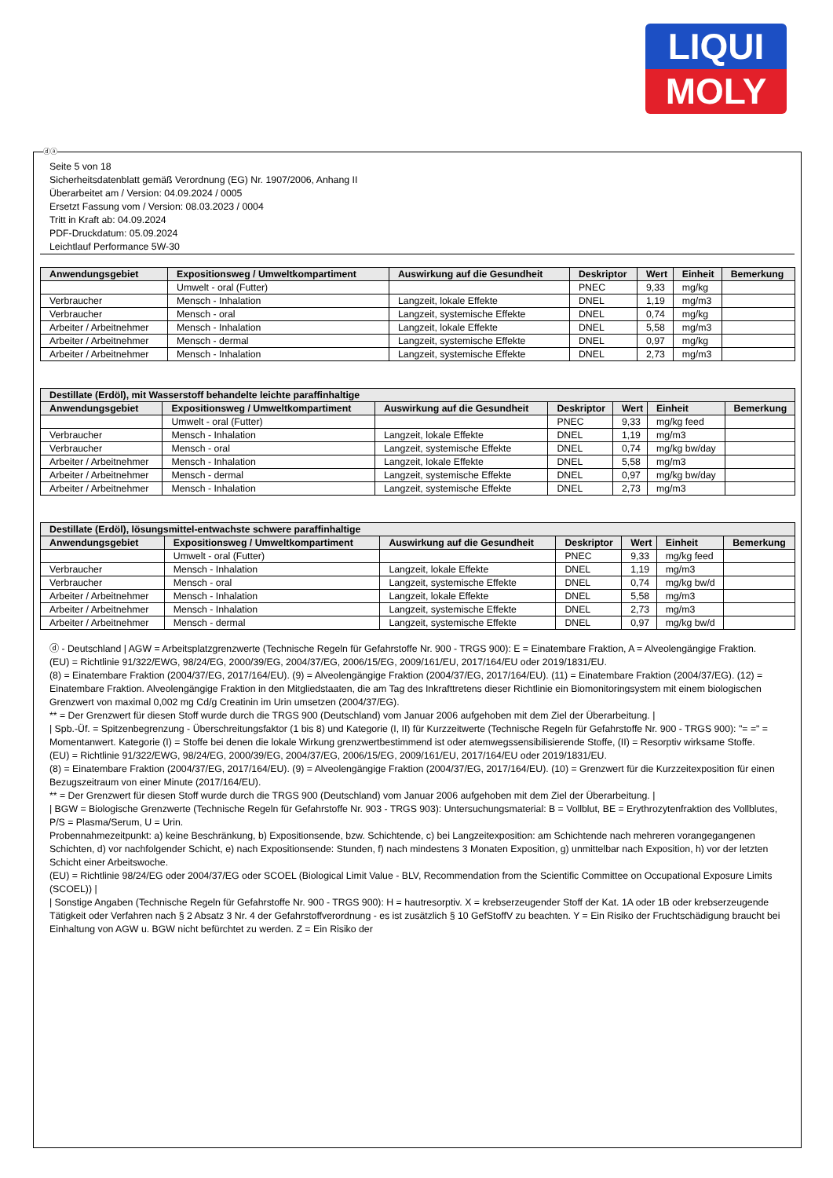LIQUI
MOLY
ⓓⓐ
Seite 5 von 18
Sicherheitsdatenblatt gemäß Verordnung (EG) Nr. 1907/2006, Anhang II
Überarbeitet am / Version: 04.09.2024 / 0005
Ersetzt Fassung vom / Version: 08.03.2023 / 0004
Tritt in Kraft ab: 04.09.2024
PDF-Druckdatum: 05.09.2024
Leichtlauf Performance 5W-30
| Anwendungsgebiet | Expositionsweg / Umweltkompartiment | Auswirkung auf die Gesundheit | Deskriptor | Wert | Einheit | Bemerkung |
| --- | --- | --- | --- | --- | --- | --- |
| | Umwelt - oral (Futter) | | PNEC | 9,33 | mg/kg | |
| Verbraucher | Mensch - Inhalation | Langzeit, lokale Effekte | DNEL | 1,19 | mg/m3 | |
| Verbraucher | Mensch - oral | Langzeit, systemische Effekte | DNEL | 0,74 | mg/kg | |
| Arbeiter / Arbeitnehmer | Mensch - Inhalation | Langzeit, lokale Effekte | DNEL | 5,58 | mg/m3 | |
| Arbeiter / Arbeitnehmer | Mensch - dermal | Langzeit, systemische Effekte | DNEL | 0,97 | mg/kg | |
| Arbeiter / Arbeitnehmer | Mensch - Inhalation | Langzeit, systemische Effekte | DNEL | 2,73 | mg/m3 | |
| Destillate (Erdöl), mit Wasserstoff behandelte leichte paraffinhaltige | | | | | | |
| --- | --- | --- | --- | --- | --- | --- |
| Anwendungsgebiet | Expositionsweg / Umweltkompartiment | Auswirkung auf die Gesundheit | Deskriptor | Wert | Einheit | Bemerkung |
| | Umwelt - oral (Futter) | | PNEC | 9,33 | mg/kg feed | |
| Verbraucher | Mensch - Inhalation | Langzeit, lokale Effekte | DNEL | 1,19 | mg/m3 | |
| Verbraucher | Mensch - oral | Langzeit, systemische Effekte | DNEL | 0,74 | mg/kg bw/day | |
| Arbeiter / Arbeitnehmer | Mensch - Inhalation | Langzeit, lokale Effekte | DNEL | 5,58 | mg/m3 | |
| Arbeiter / Arbeitnehmer | Mensch - dermal | Langzeit, systemische Effekte | DNEL | 0,97 | mg/kg bw/day | |
| Arbeiter / Arbeitnehmer | Mensch - Inhalation | Langzeit, systemische Effekte | DNEL | 2,73 | mg/m3 | |
| Destillate (Erdöl), lösungsmittel-entwachste schwere paraffinhaltige | | | | | | |
| --- | --- | --- | --- | --- | --- | --- |
| Anwendungsgebiet | Expositionsweg / Umweltkompartiment | Auswirkung auf die Gesundheit | Deskriptor | Wert | Einheit | Bemerkung |
| | Umwelt - oral (Futter) | | PNEC | 9,33 | mg/kg feed | |
| Verbraucher | Mensch - Inhalation | Langzeit, lokale Effekte | DNEL | 1,19 | mg/m3 | |
| Verbraucher | Mensch - oral | Langzeit, systemische Effekte | DNEL | 0,74 | mg/kg bw/d | |
| Arbeiter / Arbeitnehmer | Mensch - Inhalation | Langzeit, lokale Effekte | DNEL | 5,58 | mg/m3 | |
| Arbeiter / Arbeitnehmer | Mensch - Inhalation | Langzeit, systemische Effekte | DNEL | 2,73 | mg/m3 | |
| Arbeiter / Arbeitnehmer | Mensch - dermal | Langzeit, systemische Effekte | DNEL | 0,97 | mg/kg bw/d | |
ⓓ - Deutschland | AGW = Arbeitsplatzgrenzwerte (Technische Regeln für Gefahrstoffe Nr. 900 - TRGS 900): E = Einatembare Fraktion, A = Alveolengängige Fraktion.
(EU) = Richtlinie 91/322/EWG, 98/24/EG, 2000/39/EG, 2004/37/EG, 2006/15/EG, 2009/161/EU, 2017/164/EU oder 2019/1831/EU.
(8) = Einatembare Fraktion (2004/37/EG, 2017/164/EU). (9) = Alveolengängige Fraktion (2004/37/EG, 2017/164/EU). (11) = Einatembare Fraktion (2004/37/EG). (12) = Einatembare Fraktion. Alveolengängige Fraktion in den Mitgliedstaaten, die am Tag des Inkrafttretens dieser Richtlinie ein Biomonitoringsystem mit einem biologischen Grenzwert von maximal 0,002 mg Cd/g Creatinin im Urin umsetzen (2004/37/EG).
** = Der Grenzwert für diesen Stoff wurde durch die TRGS 900 (Deutschland) vom Januar 2006 aufgehoben mit dem Ziel der Überarbeitung. |
| Spb.-Üf. = Spitzenbegrenzung - Überschreitungsfaktor (1 bis 8) und Kategorie (I, II) für Kurzzeitwerte (Technische Regeln für Gefahrstoffe Nr. 900 - TRGS 900): "= =" = Momentanwert. Kategorie (I) = Stoffe bei denen die lokale Wirkung grenzwertbestimmend ist oder atemwegssensibilisierende Stoffe, (II) = Resorptiv wirksame Stoffe.
(EU) = Richtlinie 91/322/EWG, 98/24/EG, 2000/39/EG, 2004/37/EG, 2006/15/EG, 2009/161/EU, 2017/164/EU oder 2019/1831/EU.
(8) = Einatembare Fraktion (2004/37/EG, 2017/164/EU). (9) = Alveolengängige Fraktion (2004/37/EG, 2017/164/EU). (10) = Grenzwert für die Kurzzeitexposition für einen Bezugszeitraum von einer Minute (2017/164/EU).
** = Der Grenzwert für diesen Stoff wurde durch die TRGS 900 (Deutschland) vom Januar 2006 aufgehoben mit dem Ziel der Überarbeitung. |
| BGW = Biologische Grenzwerte (Technische Regeln für Gefahrstoffe Nr. 903 - TRGS 903): Untersuchungsmaterial: B = Vollblut, BE = Erythrozytenfraktion des Vollblutes, P/S = Plasma/Serum, U = Urin.
Probennahmezeitpunkt: a) keine Beschränkung, b) Expositionsende, bzw. Schichtende, c) bei Langzeitexposition: am Schichtende nach mehreren vorangegangenen Schichten, d) vor nachfolgender Schicht, e) nach Expositionsende: Stunden, f) nach mindestens 3 Monaten Exposition, g) unmittelbar nach Exposition, h) vor der letzten Schicht einer Arbeitswoche.
(EU) = Richtlinie 98/24/EG oder 2004/37/EG oder SCOEL (Biological Limit Value - BLV, Recommendation from the Scientific Committee on Occupational Exposure Limits (SCOEL)) |
| Sonstige Angaben (Technische Regeln für Gefahrstoffe Nr. 900 - TRGS 900): H = hautresorptiv. X = krebserzeugender Stoff der Kat. 1A oder 1B oder krebserzeugende Tätigkeit oder Verfahren nach § 2 Absatz 3 Nr. 4 der Gefahrstoffverordnung - es ist zusätzlich § 10 GefStoffV zu beachten. Y = Ein Risiko der Fruchtschädigung braucht bei Einhaltung von AGW u. BGW nicht befürchtet zu werden. Z = Ein Risiko der